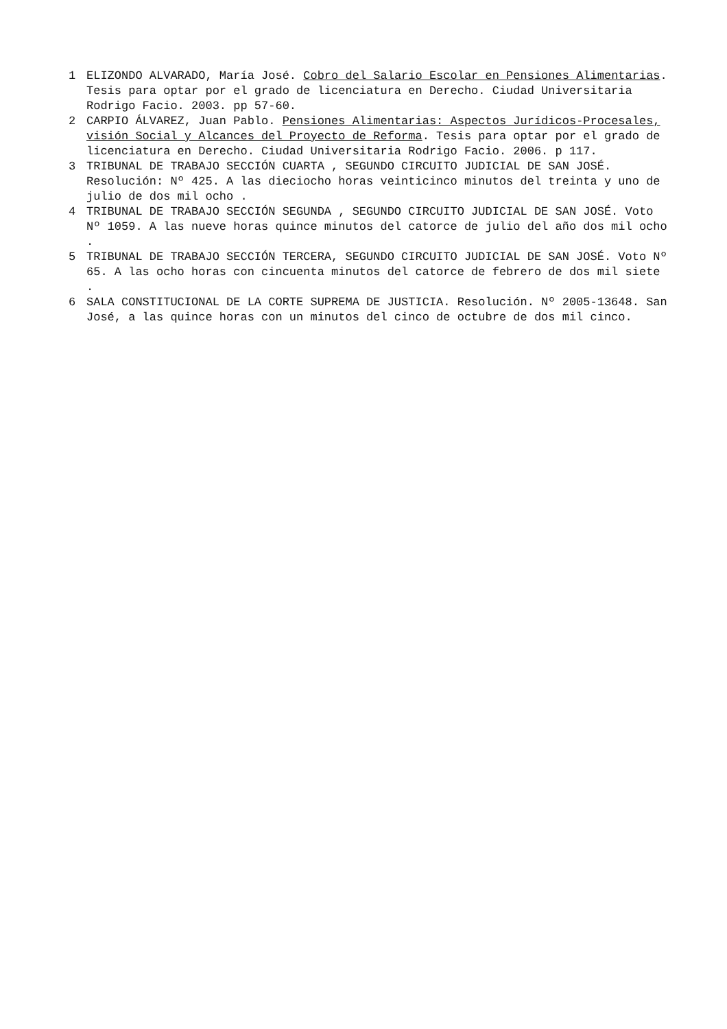1 ELIZONDO ALVARADO, María José. Cobro del Salario Escolar en Pensiones Alimentarias. Tesis para optar por el grado de licenciatura en Derecho. Ciudad Universitaria Rodrigo Facio. 2003. pp 57-60.
2 CARPIO ÁLVAREZ, Juan Pablo. Pensiones Alimentarias: Aspectos Jurídicos-Procesales, visión Social y Alcances del Proyecto de Reforma. Tesis para optar por el grado de licenciatura en Derecho. Ciudad Universitaria Rodrigo Facio. 2006. p 117.
3 TRIBUNAL DE TRABAJO SECCIÓN CUARTA , SEGUNDO CIRCUITO JUDICIAL DE SAN JOSÉ. Resolución: Nº 425. A las dieciocho horas veinticinco minutos del treinta y uno de julio de dos mil ocho .
4 TRIBUNAL DE TRABAJO SECCIÓN SEGUNDA , SEGUNDO CIRCUITO JUDICIAL DE SAN JOSÉ. Voto Nº 1059. A las nueve horas quince minutos del catorce de julio del año dos mil ocho .
5 TRIBUNAL DE TRABAJO SECCIÓN TERCERA, SEGUNDO CIRCUITO JUDICIAL DE SAN JOSÉ. Voto Nº 65. A las ocho horas con cincuenta minutos del catorce de febrero de dos mil siete .
6 SALA CONSTITUCIONAL DE LA CORTE SUPREMA DE JUSTICIA. Resolución. Nº 2005-13648. San José, a las quince horas con un minutos del cinco de octubre de dos mil cinco.